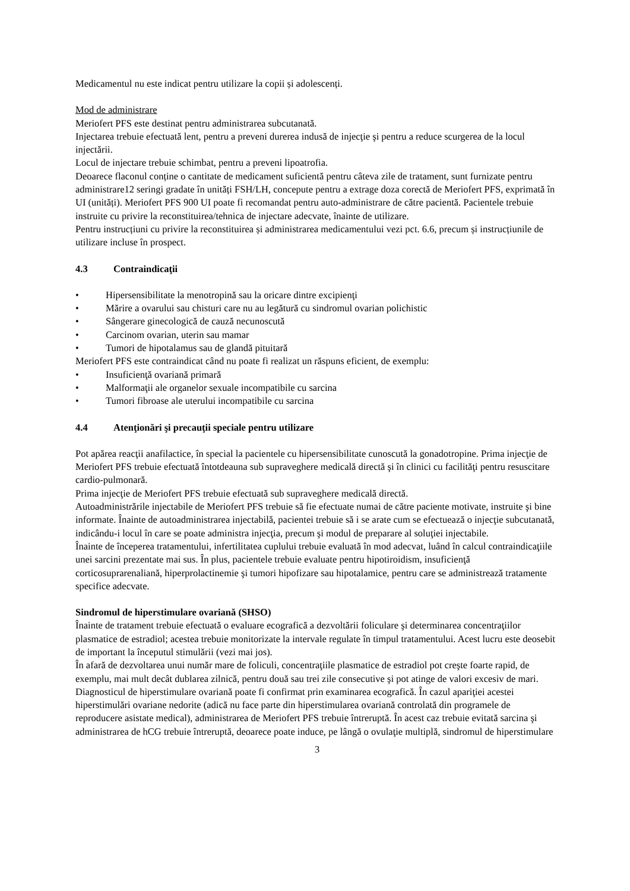Medicamentul nu este indicat pentru utilizare la copii și adolescenți.
Mod de administrare
Meriofert PFS este destinat pentru administrarea subcutanată.
Injectarea trebuie efectuată lent, pentru a preveni durerea indusă de injecţie şi pentru a reduce scurgerea de la locul injectării.
Locul de injectare trebuie schimbat, pentru a preveni lipoatrofia.
Deoarece flaconul conține o cantitate de medicament suficientă pentru câteva zile de tratament, sunt furnizate pentru administrare12 seringi gradate în unități FSH/LH, concepute pentru a extrage doza corectă de Meriofert PFS, exprimată în UI (unități). Meriofert PFS 900 UI poate fi recomandat pentru auto-administrare de către pacientă. Pacientele trebuie instruite cu privire la reconstituirea/tehnica de injectare adecvate, înainte de utilizare.
Pentru instrucțiuni cu privire la reconstituirea și administrarea medicamentului vezi pct. 6.6, precum și instrucțiunile de utilizare incluse în prospect.
4.3 Contraindicaţii
• Hipersensibilitate la menotropină sau la oricare dintre excipienţi
• Mărire a ovarului sau chisturi care nu au legătură cu sindromul ovarian polichistic
• Sângerare ginecologică de cauză necunoscută
• Carcinom ovarian, uterin sau mamar
• Tumori de hipotalamus sau de glandă pituitară
Meriofert PFS este contraindicat când nu poate fi realizat un răspuns eficient, de exemplu:
• Insuficienţă ovariană primară
• Malformaţii ale organelor sexuale incompatibile cu sarcina
• Tumori fibroase ale uterului incompatibile cu sarcina
4.4 Atenţionări şi precauţii speciale pentru utilizare
Pot apărea reacţii anafilactice, în special la pacientele cu hipersensibilitate cunoscută la gonadotropine. Prima injecţie de Meriofert PFS trebuie efectuată întotdeauna sub supraveghere medicală directă şi în clinici cu facilităţi pentru resuscitare cardio-pulmonară.
Prima injecţie de Meriofert PFS trebuie efectuată sub supraveghere medicală directă.
Autoadministrările injectabile de Meriofert PFS trebuie să fie efectuate numai de către paciente motivate, instruite şi bine informate. Înainte de autoadministrarea injectabilă, pacientei trebuie să i se arate cum se efectuează o injecţie subcutanată, indicându-i locul în care se poate administra injecţia, precum şi modul de preparare al soluţiei injectabile.
Înainte de începerea tratamentului, infertilitatea cuplului trebuie evaluată în mod adecvat, luând în calcul contraindicaţiile unei sarcini prezentate mai sus. În plus, pacientele trebuie evaluate pentru hipotiroidism, insuficienţă corticosuprarenaliană, hiperprolactinemie şi tumori hipofizare sau hipotalamice, pentru care se administrează tratamente specifice adecvate.
Sindromul de hiperstimulare ovariană (SHSO)
Înainte de tratament trebuie efectuată o evaluare ecografică a dezvoltării foliculare şi determinarea concentraţiilor plasmatice de estradiol; acestea trebuie monitorizate la intervale regulate în timpul tratamentului. Acest lucru este deosebit de important la începutul stimulării (vezi mai jos).
În afară de dezvoltarea unui număr mare de foliculi, concentraţiile plasmatice de estradiol pot creşte foarte rapid, de exemplu, mai mult decât dublarea zilnică, pentru două sau trei zile consecutive şi pot atinge de valori excesiv de mari. Diagnosticul de hiperstimulare ovariană poate fi confirmat prin examinarea ecografică. În cazul apariţiei acestei hiperstimulări ovariane nedorite (adică nu face parte din hiperstimularea ovariană controlată din programele de reproducere asistate medical), administrarea de Meriofert PFS trebuie întreruptă. În acest caz trebuie evitată sarcina şi administrarea de hCG trebuie întreruptă, deoarece poate induce, pe lângă o ovulaţie multiplă, sindromul de hiperstimulare
3